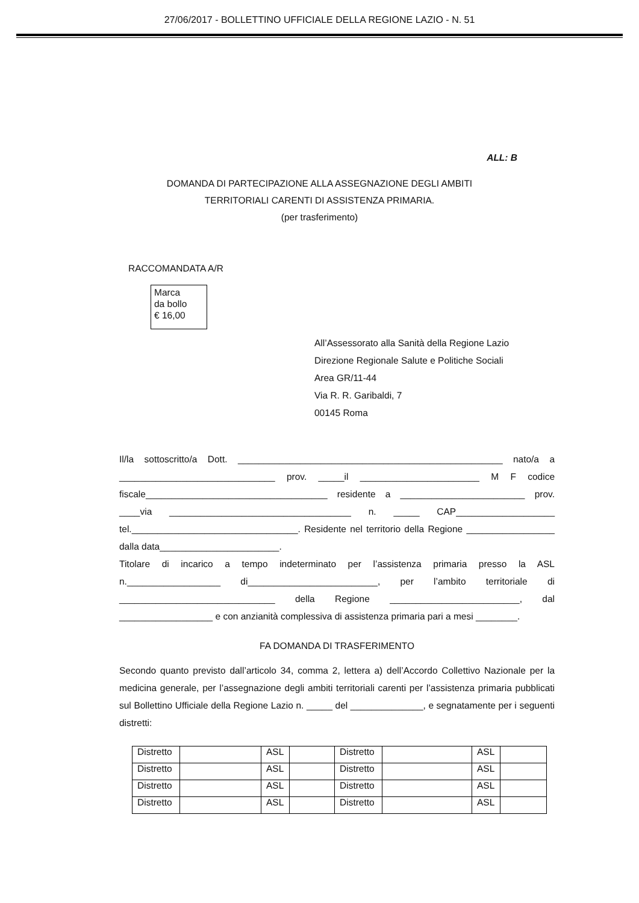27/06/2017 - BOLLETTINO UFFICIALE DELLA REGIONE LAZIO - N. 51
ALL: B
DOMANDA DI PARTECIPAZIONE ALLA ASSEGNAZIONE DEGLI AMBITI
TERRITORIALI CARENTI DI ASSISTENZA PRIMARIA.
(per trasferimento)
RACCOMANDATA A/R
Marca
da bollo
€ 16,00
All’Assessorato alla Sanità della Regione Lazio
Direzione Regionale Salute e Politiche Sociali
Area GR/11-44
Via R. R. Garibaldi, 7
00145 Roma
Il/la sottoscritto/a Dott. ___________________________________________________ nato/a a ______________________________ prov. _____il _______________________ M F codice fiscale___________________________________ residente a ________________________ prov. ____via ___________________________________ n. _____ CAP___________________ tel.________________________________. Residente nel territorio della Regione _________________ dalla data_______________________.
Titolare di incarico a tempo indeterminato per l’assistenza primaria presso la ASL n.__________________ di_________________________, per l’ambito territoriale di ______________________________ della Regione _________________________, dal __________________ e con anzianità complessiva di assistenza primaria pari a mesi ________.
FA DOMANDA DI TRASFERIMENTO
Secondo quanto previsto dall’articolo 34, comma 2, lettera a) dell’Accordo Collettivo Nazionale per la medicina generale, per l’assegnazione degli ambiti territoriali carenti per l’assistenza primaria pubblicati sul Bollettino Ufficiale della Regione Lazio n. _____ del ______________, e segnatamente per i seguenti distretti:
| Distretto | | ASL | | Distretto | | ASL | |
| Distretto | | ASL | | Distretto | | ASL | |
| Distretto | | ASL | | Distretto | | ASL | |
| Distretto | | ASL | | Distretto | | ASL | |